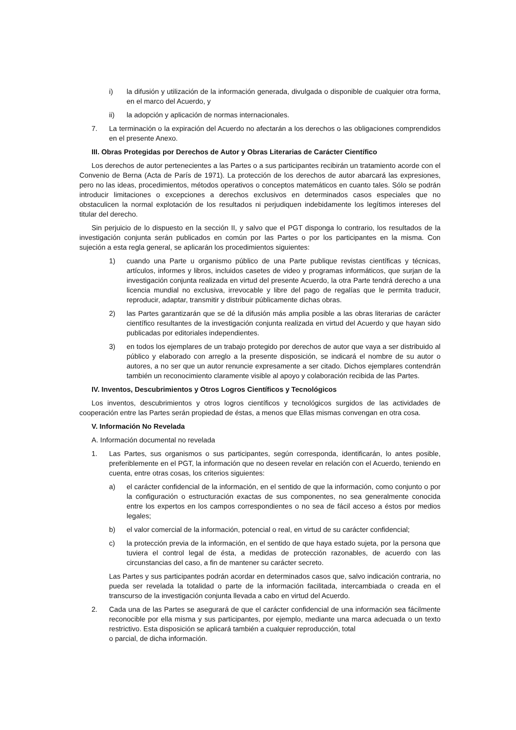i) la difusión y utilización de la información generada, divulgada o disponible de cualquier otra forma, en el marco del Acuerdo, y
ii) la adopción y aplicación de normas internacionales.
7. La terminación o la expiración del Acuerdo no afectarán a los derechos o las obligaciones comprendidos en el presente Anexo.
III. Obras Protegidas por Derechos de Autor y Obras Literarias de Carácter Científico
Los derechos de autor pertenecientes a las Partes o a sus participantes recibirán un tratamiento acorde con el Convenio de Berna (Acta de París de 1971). La protección de los derechos de autor abarcará las expresiones, pero no las ideas, procedimientos, métodos operativos o conceptos matemáticos en cuanto tales. Sólo se podrán introducir limitaciones o excepciones a derechos exclusivos en determinados casos especiales que no obstaculicen la normal explotación de los resultados ni perjudiquen indebidamente los legítimos intereses del titular del derecho.
Sin perjuicio de lo dispuesto en la sección II, y salvo que el PGT disponga lo contrario, los resultados de la investigación conjunta serán publicados en común por las Partes o por los participantes en la misma. Con sujeción a esta regla general, se aplicarán los procedimientos siguientes:
1) cuando una Parte u organismo público de una Parte publique revistas científicas y técnicas, artículos, informes y libros, incluidos casetes de video y programas informáticos, que surjan de la investigación conjunta realizada en virtud del presente Acuerdo, la otra Parte tendrá derecho a una licencia mundial no exclusiva, irrevocable y libre del pago de regalías que le permita traducir, reproducir, adaptar, transmitir y distribuir públicamente dichas obras.
2) las Partes garantizarán que se dé la difusión más amplia posible a las obras literarias de carácter científico resultantes de la investigación conjunta realizada en virtud del Acuerdo y que hayan sido publicadas por editoriales independientes.
3) en todos los ejemplares de un trabajo protegido por derechos de autor que vaya a ser distribuido al público y elaborado con arreglo a la presente disposición, se indicará el nombre de su autor o autores, a no ser que un autor renuncie expresamente a ser citado. Dichos ejemplares contendrán también un reconocimiento claramente visible al apoyo y colaboración recibida de las Partes.
IV. Inventos, Descubrimientos y Otros Logros Científicos y Tecnológicos
Los inventos, descubrimientos y otros logros científicos y tecnológicos surgidos de las actividades de cooperación entre las Partes serán propiedad de éstas, a menos que Ellas mismas convengan en otra cosa.
V. Información No Revelada
A. Información documental no revelada
1. Las Partes, sus organismos o sus participantes, según corresponda, identificarán, lo antes posible, preferiblemente en el PGT, la información que no deseen revelar en relación con el Acuerdo, teniendo en cuenta, entre otras cosas, los criterios siguientes:
a) el carácter confidencial de la información, en el sentido de que la información, como conjunto o por la configuración o estructuración exactas de sus componentes, no sea generalmente conocida entre los expertos en los campos correspondientes o no sea de fácil acceso a éstos por medios legales;
b) el valor comercial de la información, potencial o real, en virtud de su carácter confidencial;
c) la protección previa de la información, en el sentido de que haya estado sujeta, por la persona que tuviera el control legal de ésta, a medidas de protección razonables, de acuerdo con las circunstancias del caso, a fin de mantener su carácter secreto.
Las Partes y sus participantes podrán acordar en determinados casos que, salvo indicación contraria, no pueda ser revelada la totalidad o parte de la información facilitada, intercambiada o creada en el transcurso de la investigación conjunta llevada a cabo en virtud del Acuerdo.
2. Cada una de las Partes se asegurará de que el carácter confidencial de una información sea fácilmente reconocible por ella misma y sus participantes, por ejemplo, mediante una marca adecuada o un texto restrictivo. Esta disposición se aplicará también a cualquier reproducción, total
o parcial, de dicha información.